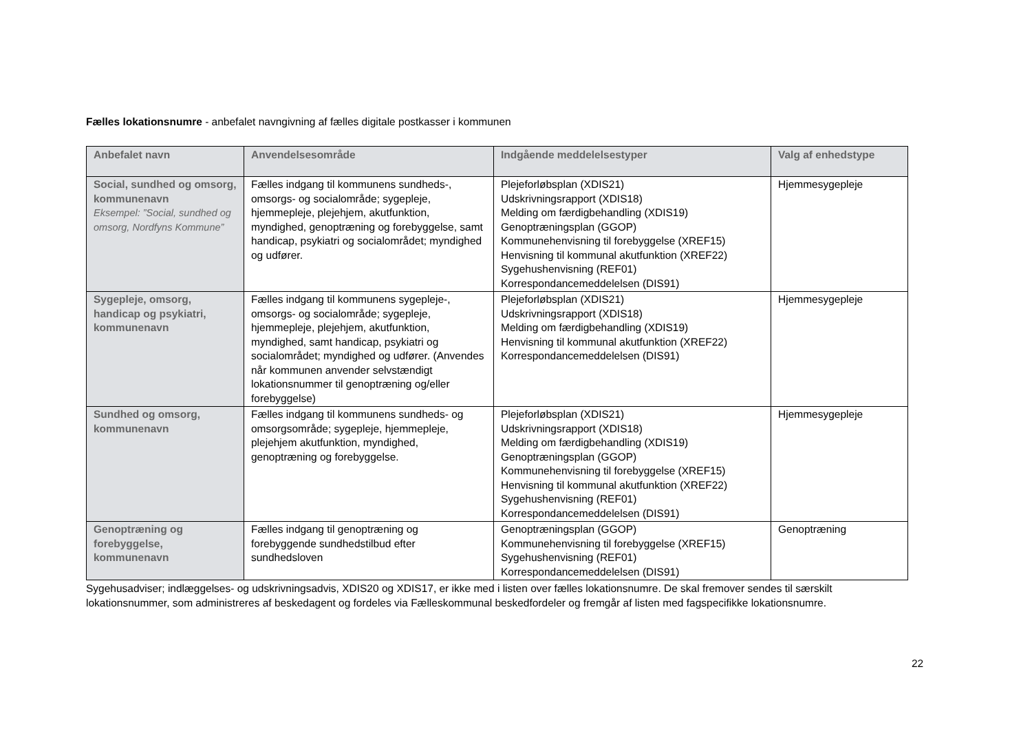Fælles lokationsnumre - anbefalet navngivning af fælles digitale postkasser i kommunen
| Anbefalet navn | Anvendelsesområde | Indgående meddelelsestyper | Valg af enhedstype |
| --- | --- | --- | --- |
| Social, sundhed og omsorg, kommunenavn Eksempel: ”Social, sundhed og omsorg, Nordfyns Kommune” | Fælles indgang til kommunens sundheds-, omsorgs- og socialområde; sygepleje, hjemmepleje, plejehjem, akutfunktion, myndighed, genoptræning og forebyggelse, samt handicap, psykiatri og socialområdet; myndighed og udfører. | Plejeforløbsplan (XDIS21) Udskrivningsrapport (XDIS18) Melding om færdigbehandling (XDIS19) Genoptræningsplan (GGOP) Kommunehenvisning til forebyggelse (XREF15) Henvisning til kommunal akutfunktion (XREF22) Sygehushenvisning (REF01) Korrespondancemeddelelsen (DIS91) | Hjemmesygepleje |
| Sygepleje, omsorg, handicap og psykiatri, kommunenavn | Fælles indgang til kommunens sygepleje-, omsorgs- og socialområde; sygepleje, hjemmepleje, plejehjem, akutfunktion, myndighed, samt handicap, psykiatri og socialområdet; myndighed og udfører. (Anvendes når kommunen anvender selvstændigt lokationsnummer til genoptræning og/eller forebyggelse) | Plejeforløbsplan (XDIS21) Udskrivningsrapport (XDIS18) Melding om færdigbehandling (XDIS19) Henvisning til kommunal akutfunktion (XREF22) Korrespondancemeddelelsen (DIS91) | Hjemmesygepleje |
| Sundhed og omsorg, kommunenavn | Fælles indgang til kommunens sundheds- og omsorgsområde; sygepleje, hjemmepleje, plejehjem akutfunktion, myndighed, genoptræning og forebyggelse. | Plejeforløbsplan (XDIS21) Udskrivningsrapport (XDIS18) Melding om færdigbehandling (XDIS19) Genoptræningsplan (GGOP) Kommunehenvisning til forebyggelse (XREF15) Henvisning til kommunal akutfunktion (XREF22) Sygehushenvisning (REF01) Korrespondancemeddelelsen (DIS91) | Hjemmesygepleje |
| Genoptræning og forebyggelse, kommunenavn | Fælles indgang til genoptræning og forebyggende sundhedstilbud efter sundhedsloven | Genoptræningsplan (GGOP) Kommunehenvisning til forebyggelse (XREF15) Sygehushenvisning (REF01) Korrespondancemeddelelsen (DIS91) | Genoptræning |
Sygehusadviser; indlæggelses- og udskrivningsadvis, XDIS20 og XDIS17, er ikke med i listen over fælles lokationsnumre. De skal fremover sendes til særskilt lokationsnummer, som administreres af beskedagent og fordeles via Fælleskommunal beskedfordeler og fremgår af listen med fagspecifikke lokationsnumre.
22